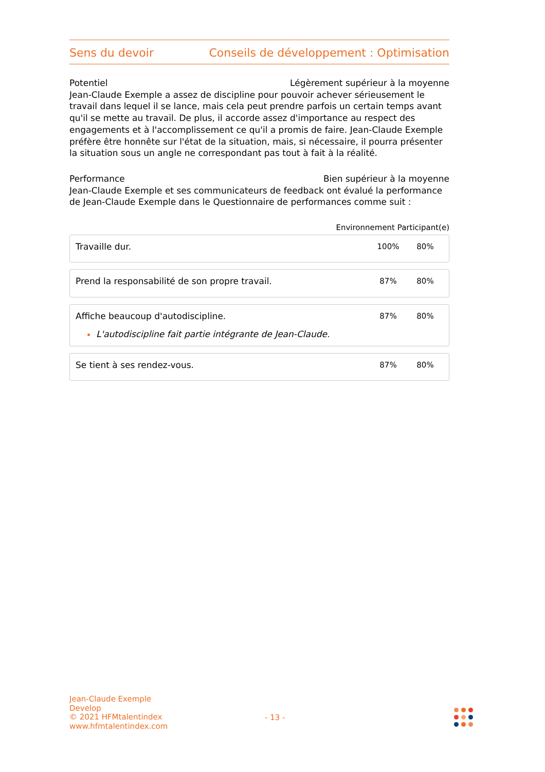Sens du devoir Conseils de développement : Optimisation
Potentiel Légèrement supérieur à la moyenne
Jean-Claude Exemple a assez de discipline pour pouvoir achever sérieusement le travail dans lequel il se lance, mais cela peut prendre parfois un certain temps avant qu'il se mette au travail. De plus, il accorde assez d'importance au respect des engagements et à l'accomplissement ce qu'il a promis de faire. Jean-Claude Exemple préfère être honnête sur l'état de la situation, mais, si nécessaire, il pourra présenter la situation sous un angle ne correspondant pas tout à fait à la réalité.
Performance Bien supérieur à la moyenne
Jean-Claude Exemple et ses communicateurs de feedback ont évalué la performance de Jean-Claude Exemple dans le Questionnaire de performances comme suit :
Environnement Participant(e)
| Travaille dur. | 100% | 80% |
| Prend la responsabilité de son propre travail. | 87% | 80% |
| Affiche beaucoup d'autodiscipline. L'autodiscipline fait partie intégrante de Jean-Claude. | 87% | 80% |
| Se tient à ses rendez-vous. | 87% | 80% |
Jean-Claude Exemple
Develop
© 2021 HFMtalentindex
www.hfmtalentindex.com
- 13 -